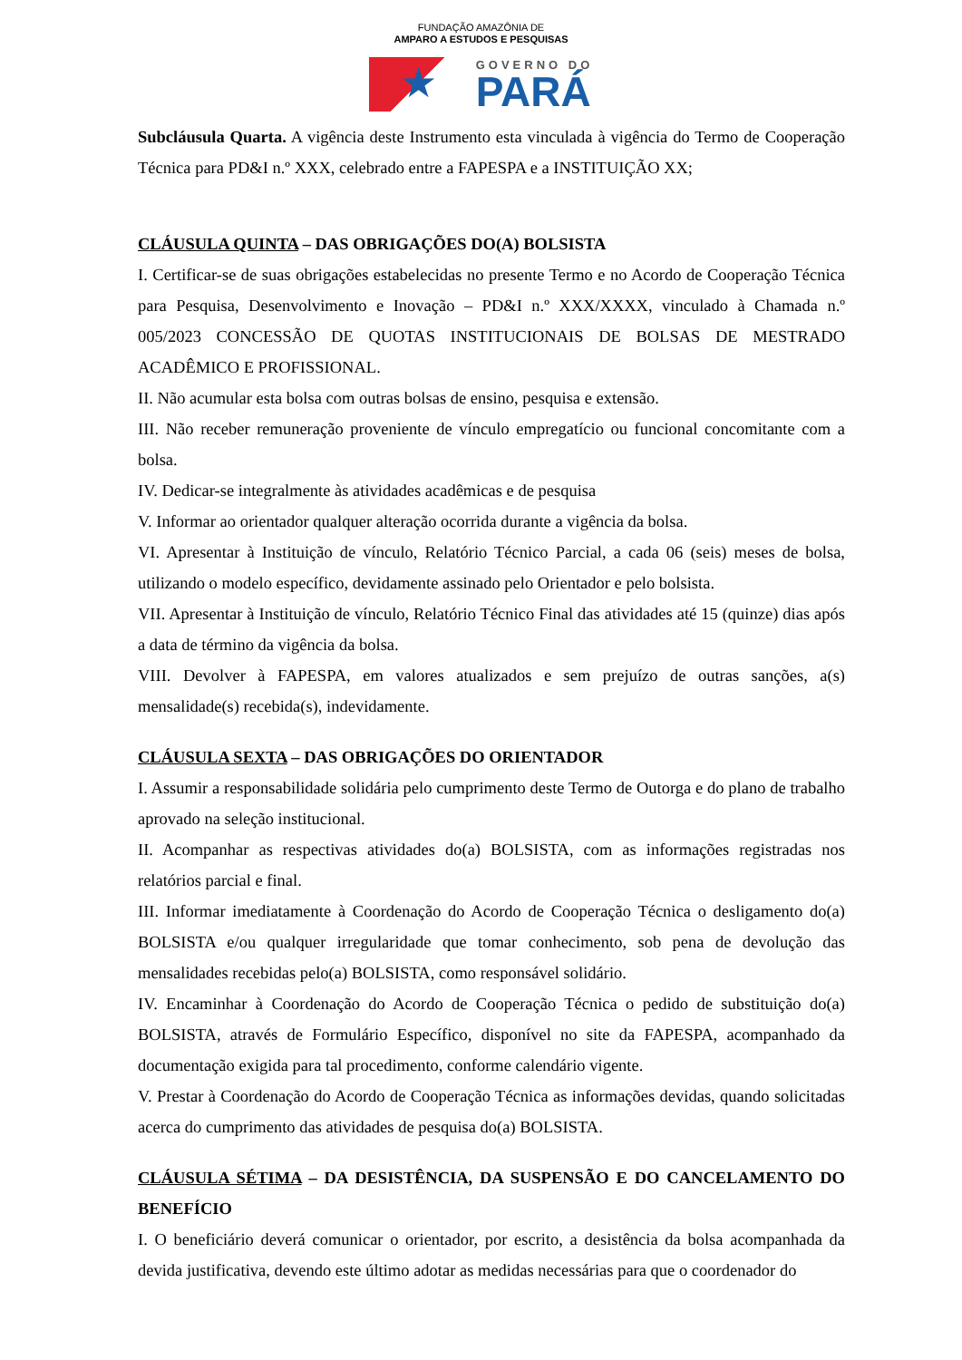FUNDAÇÃO AMAZÔNIA DE
AMPARO A ESTUDOS E PESQUISAS
★
GOVERNO DO
PARÁ
Subcláusula Quarta. A vigência deste Instrumento esta vinculada à vigência do Termo de Cooperação Técnica para PD&I n.º XXX, celebrado entre a FAPESPA e a INSTITUIÇÃO XX;
CLÁUSULA QUINTA – DAS OBRIGAÇÕES DO(A) BOLSISTA
I. Certificar-se de suas obrigações estabelecidas no presente Termo e no Acordo de Cooperação Técnica para Pesquisa, Desenvolvimento e Inovação – PD&I n.º XXX/XXXX, vinculado à Chamada n.º 005/2023 CONCESSÃO DE QUOTAS INSTITUCIONAIS DE BOLSAS DE MESTRADO ACADÊMICO E PROFISSIONAL.
II. Não acumular esta bolsa com outras bolsas de ensino, pesquisa e extensão.
III. Não receber remuneração proveniente de vínculo empregatício ou funcional concomitante com a bolsa.
IV. Dedicar-se integralmente às atividades acadêmicas e de pesquisa
V. Informar ao orientador qualquer alteração ocorrida durante a vigência da bolsa.
VI. Apresentar à Instituição de vínculo, Relatório Técnico Parcial, a cada 06 (seis) meses de bolsa, utilizando o modelo específico, devidamente assinado pelo Orientador e pelo bolsista.
VII. Apresentar à Instituição de vínculo, Relatório Técnico Final das atividades até 15 (quinze) dias após a data de término da vigência da bolsa.
VIII. Devolver à FAPESPA, em valores atualizados e sem prejuízo de outras sanções, a(s) mensalidade(s) recebida(s), indevidamente.
CLÁUSULA SEXTA – DAS OBRIGAÇÕES DO ORIENTADOR
I. Assumir a responsabilidade solidária pelo cumprimento deste Termo de Outorga e do plano de trabalho aprovado na seleção institucional.
II. Acompanhar as respectivas atividades do(a) BOLSISTA, com as informações registradas nos relatórios parcial e final.
III. Informar imediatamente à Coordenação do Acordo de Cooperação Técnica o desligamento do(a) BOLSISTA e/ou qualquer irregularidade que tomar conhecimento, sob pena de devolução das mensalidades recebidas pelo(a) BOLSISTA, como responsável solidário.
IV. Encaminhar à Coordenação do Acordo de Cooperação Técnica o pedido de substituição do(a) BOLSISTA, através de Formulário Específico, disponível no site da FAPESPA, acompanhado da documentação exigida para tal procedimento, conforme calendário vigente.
V. Prestar à Coordenação do Acordo de Cooperação Técnica as informações devidas, quando solicitadas acerca do cumprimento das atividades de pesquisa do(a) BOLSISTA.
CLÁUSULA SÉTIMA – DA DESISTÊNCIA, DA SUSPENSÃO E DO CANCELAMENTO DO BENEFÍCIO
I. O beneficiário deverá comunicar o orientador, por escrito, a desistência da bolsa acompanhada da devida justificativa, devendo este último adotar as medidas necessárias para que o coordenador do